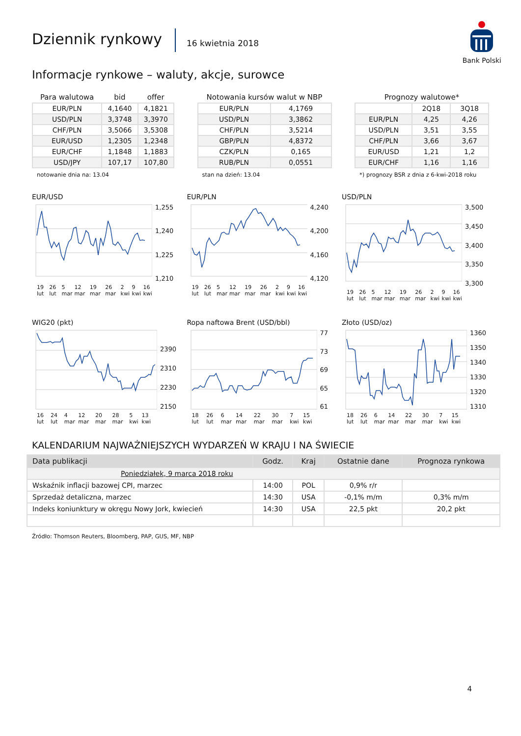Dziennik rynkowy
16 kwietnia 2018
Bank Polski
Informacje rynkowe – waluty, akcje, surowce
| Para walutowa | bid | offer |
| --- | --- | --- |
| EUR/PLN | 4,1640 | 4,1821 |
| USD/PLN | 3,3748 | 3,3970 |
| CHF/PLN | 3,5066 | 3,5308 |
| EUR/USD | 1,2305 | 1,2348 |
| EUR/CHF | 1,1848 | 1,1883 |
| USD/JPY | 107,17 | 107,80 |
notowanie dnia na: 13.04
| Notowania kursów walut w NBP | |
| --- | --- |
| EUR/PLN | 4,1769 |
| USD/PLN | 3,3862 |
| CHF/PLN | 3,5214 |
| GBP/PLN | 4,8372 |
| CZK/PLN | 0,165 |
| RUB/PLN | 0,0551 |
stan na dzień: 13.04
| Prognozy walutowe* | | |
| --- | --- | --- |
| | 2Q18 | 3Q18 |
| EUR/PLN | 4,25 | 4,26 |
| USD/PLN | 3,51 | 3,55 |
| CHF/PLN | 3,66 | 3,67 |
| EUR/USD | 1,21 | 1,2 |
| EUR/CHF | 1,16 | 1,16 |
*) prognozy BSR z dnia z 6-kwi-2018 roku
EUR/USD
1,255
1,240
1,225
1,210
19 lut 26 lut 5 mar 12 mar 19 mar 26 mar 2 kwi 9 kwi 16 kwi
EUR/PLN
4,240
4,200
4,160
4,120
19 lut 26 lut 5 mar 12 mar 19 mar 26 mar 2 kwi 9 kwi 16 kwi
USD/PLN
3,500
3,450
3,400
3,350
3,300
19 lut 26 lut 5 mar 12 mar 19 mar 26 mar 2 kwi 9 kwi 16 kwi
WIG20 (pkt)
2390
2310
2230
2150
16 lut 24 lut 4 mar 12 mar 20 mar 28 mar 5 kwi 13 kwi
Ropa naftowa Brent (USD/bbl)
77
73
69
65
61
18 lut 26 lut 6 mar 14 mar 22 mar 30 mar 7 kwi 15 kwi
Złoto (USD/oz)
1360
1350
1340
1330
1320
1310
18 lut 26 lut 6 mar 14 mar 22 mar 30 mar 7 kwi 15 kwi
KALENDARIUM NAJWAŻNIEJSZYCH WYDARZEŃ W KRAJU I NA ŚWIECIE
| Data publikacji | Godz. | Kraj | Ostatnie dane | Prognoza rynkowa |
| --- | --- | --- | --- | --- |
| Poniedziałek, 9 marca 2018 roku | | | | |
| Wskaźnik inflacji bazowej CPI, marzec | 14:00 | POL | 0,9% r/r | |
| Sprzedaż detaliczna, marzec | 14:30 | USA | -0,1% m/m | 0,3% m/m |
| Indeks koniunktury w okręgu Nowy Jork, kwiecień | 14:30 | USA | 22,5 pkt | 20,2 pkt |
Źródło: Thomson Reuters, Bloomberg, PAP, GUS, MF, NBP
4